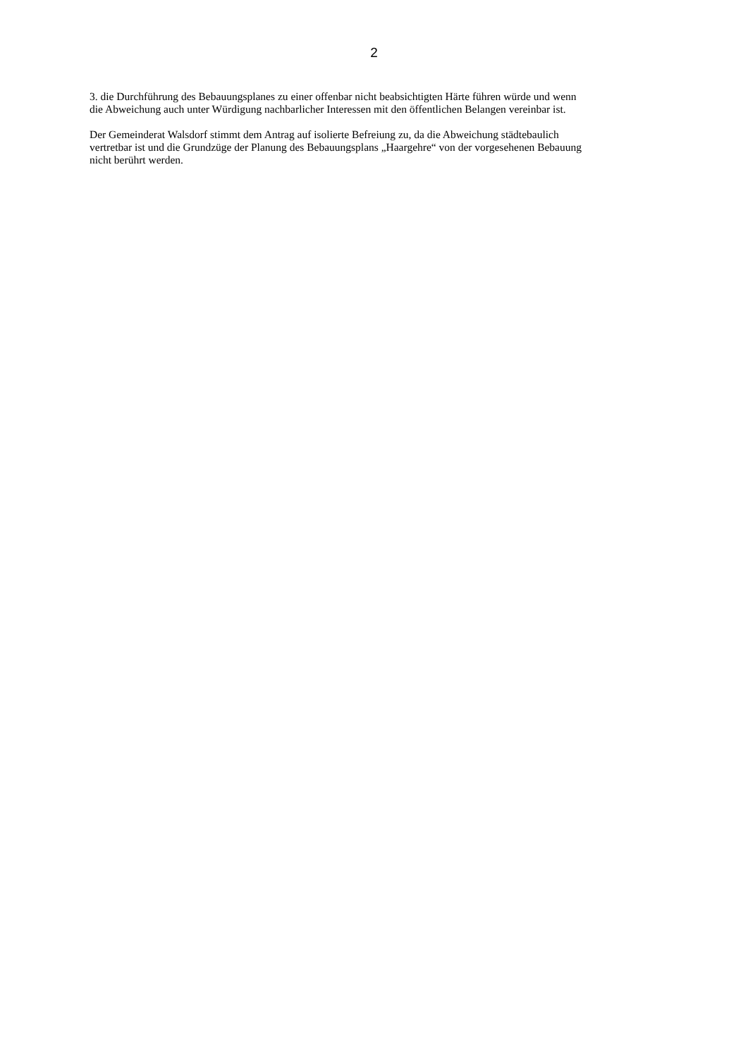2
3. die Durchführung des Bebauungsplanes zu einer offenbar nicht beabsichtigten Härte führen würde und wenn
die Abweichung auch unter Würdigung nachbarlicher Interessen mit den öffentlichen Belangen vereinbar ist.
Der Gemeinderat Walsdorf stimmt dem Antrag auf isolierte Befreiung zu, da die Abweichung städtebaulich
vertretbar ist und die Grundzüge der Planung des Bebauungsplans „Haargehre“ von der vorgesehenen Bebauung
nicht berührt werden.